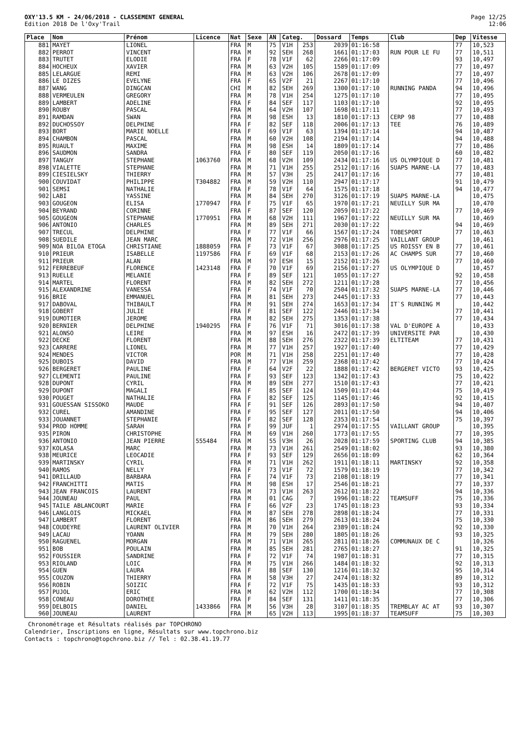OXY'13.5 KM - 24/06/2018 - CLASSEMENT GENERAL
Edition 2018 De l'Oxy'Trail
Page 12/25
12:06
| Place | Nom | Prénom | Licence | Nat | Sexe | AN | Categ. | | Dossard | Temps | Club | Dep | Vitesse |
| --- | --- | --- | --- | --- | --- | --- | --- | --- | --- | --- | --- | --- | --- |
| 881 | MAYET | LIONEL | | FRA | M | 75 | V1H | 253 | 2039 | 01:16:58 | | 77 | 10,523 |
| 882 | PERROT | VINCENT | | FRA | M | 92 | SEH | 268 | 1661 | 01:17:03 | RUN POUR LE FU | 77 | 10,511 |
| 883 | TRUTET | ELODIE | | FRA | F | 78 | V1F | 62 | 2266 | 01:17:09 | | 93 | 10,497 |
| 884 | HOCHEUX | XAVIER | | FRA | M | 63 | V2H | 105 | 1589 | 01:17:09 | | 77 | 10,497 |
| 885 | LELARGUE | REMI | | FRA | M | 63 | V2H | 106 | 2678 | 01:17:09 | | 77 | 10,497 |
| 886 | LE DIZES | EVELYNE | | FRA | F | 65 | V2F | 21 | 2267 | 01:17:10 | | 77 | 10,496 |
| 887 | WANG | DINGCAN | | CHI | M | 82 | SEH | 269 | 1300 | 01:17:10 | RUNNING PANDA | 94 | 10,496 |
| 888 | VERMEULEN | GREGORY | | FRA | M | 78 | V1H | 254 | 1275 | 01:17:10 | | 77 | 10,495 |
| 889 | LAMBERT | ADELINE | | FRA | F | 84 | SEF | 117 | 1103 | 01:17:10 | | 92 | 10,495 |
| 890 | ROUBY | PASCAL | | FRA | M | 64 | V2H | 107 | 1698 | 01:17:11 | | 77 | 10,493 |
| 891 | RAMDAN | SWAN | | FRA | M | 98 | ESH | 13 | 1810 | 01:17:13 | CERP 98 | 77 | 10,488 |
| 892 | DUCHOSSOY | DELPHINE | | FRA | F | 82 | SEF | 118 | 2006 | 01:17:13 | TEE | 76 | 10,489 |
| 893 | BORT | MARIE NOELLE | | FRA | F | 69 | V1F | 63 | 1394 | 01:17:14 | | 94 | 10,487 |
| 894 | CHAMBON | PASCAL | | FRA | M | 60 | V2H | 108 | 2194 | 01:17:14 | | 94 | 10,488 |
| 895 | RUAULT | MAXIME | | FRA | M | 98 | ESH | 14 | 1809 | 01:17:14 | | 77 | 10,486 |
| 896 | SAUDMON | SANDRA | | FRA | F | 80 | SEF | 119 | 2050 | 01:17:16 | | 60 | 10,482 |
| 897 | TANGUY | STEPHANE | 1063760 | FRA | M | 68 | V2H | 109 | 2434 | 01:17:16 | US OLYMPIQUE D | 77 | 10,481 |
| 898 | VIALETTE | STEPHANE | | FRA | M | 71 | V1H | 255 | 2512 | 01:17:16 | SUAPS MARNE-LA | 77 | 10,483 |
| 899 | CIESIELSKY | THIERRY | | FRA | M | 57 | V3H | 25 | 2417 | 01:17:16 | | 77 | 10,481 |
| 900 | COUVIDAT | PHILIPPE | T304882 | FRA | M | 59 | V2H | 110 | 2947 | 01:17:17 | | 91 | 10,479 |
| 901 | SEMSI | NATHALIE | | FRA | F | 78 | V1F | 64 | 1575 | 01:17:18 | | 94 | 10,477 |
| 902 | LABI | YASSINE | | FRA | M | 84 | SEH | 270 | 3126 | 01:17:19 | SUAPS MARNE-LA | | 10,475 |
| 903 | GOUGEON | ELISA | 1770947 | FRA | F | 75 | V1F | 65 | 1970 | 01:17:21 | NEUILLY SUR MA | | 10,470 |
| 904 | BEYRAND | CORINNE | | FRA | F | 87 | SEF | 120 | 2059 | 01:17:22 | | 77 | 10,469 |
| 905 | GOUGEON | STEPHANE | 1770951 | FRA | M | 68 | V2H | 111 | 1967 | 01:17:22 | NEUILLY SUR MA | | 10,469 |
| 906 | ANTONIO | CHARLES | | FRA | M | 89 | SEH | 271 | 2030 | 01:17:22 | | 94 | 10,469 |
| 907 | TRECUL | DELPHINE | | FRA | F | 77 | V1F | 66 | 1567 | 01:17:24 | TOBESPORT | 77 | 10,463 |
| 908 | SUEDILE | JEAN MARC | | FRA | M | 72 | V1H | 256 | 2976 | 01:17:25 | VAILLANT GROUP | | 10,461 |
| 909 | NOA BILOA ETOGA | CHRISTIANE | 1888059 | FRA | F | 73 | V1F | 67 | 3088 | 01:17:25 | US ROISSY EN B | 77 | 10,461 |
| 910 | PRIEUR | ISABELLE | 1197586 | FRA | F | 69 | V1F | 68 | 2153 | 01:17:26 | AC CHAMPS SUR | 77 | 10,460 |
| 911 | PRIEUR | ALAN | | FRA | M | 97 | ESH | 15 | 2152 | 01:17:26 | | 77 | 10,460 |
| 912 | FERREBEUF | FLORENCE | 1423148 | FRA | F | 70 | V1F | 69 | 2156 | 01:17:27 | US OLYMPIQUE D | | 10,457 |
| 913 | RUELLE | MELANIE | | FRA | F | 89 | SEF | 121 | 1055 | 01:17:27 | | 92 | 10,458 |
| 914 | MARTEL | FLORENT | | FRA | M | 82 | SEH | 272 | 1211 | 01:17:28 | | 77 | 10,456 |
| 915 | ALEXANDRINE | VANESSA | | FRA | F | 74 | V1F | 70 | 2504 | 01:17:32 | SUAPS MARNE-LA | 77 | 10,446 |
| 916 | BRIE | EMMANUEL | | FRA | M | 81 | SEH | 273 | 2445 | 01:17:33 | | 77 | 10,443 |
| 917 | DABOVAL | THIBAULT | | FRA | M | 91 | SEH | 274 | 1653 | 01:17:34 | IT`S RUNNING M | | 10,442 |
| 918 | GOBERT | JULIE | | FRA | F | 81 | SEF | 122 | 2446 | 01:17:34 | | 77 | 10,441 |
| 919 | DUMOTIER | JEROME | | FRA | M | 82 | SEH | 275 | 1353 | 01:17:38 | | 77 | 10,434 |
| 920 | BERNIER | DELPHINE | 1940295 | FRA | F | 76 | V1F | 71 | 3016 | 01:17:38 | VAL D'EUROPE A | | 10,433 |
| 921 | ALONSO | LEIRE | | FRA | M | 97 | ESH | 16 | 2472 | 01:17:39 | UNIVERSITE PAR | | 10,430 |
| 922 | DECKE | FLORENT | | FRA | M | 88 | SEH | 276 | 2322 | 01:17:39 | ELTITEAM | 77 | 10,431 |
| 923 | CARRERE | LIONEL | | FRA | M | 77 | V1H | 257 | 1927 | 01:17:40 | | 77 | 10,429 |
| 924 | MENDES | VICTOR | | POR | M | 71 | V1H | 258 | 2251 | 01:17:40 | | 77 | 10,428 |
| 925 | DUBOIS | DAVID | | FRA | M | 77 | V1H | 259 | 2368 | 01:17:42 | | 77 | 10,424 |
| 926 | BERGERET | PAULINE | | FRA | F | 64 | V2F | 22 | 1888 | 01:17:42 | BERGERET VICTO | 93 | 10,425 |
| 927 | CLEMENTI | PAULINE | | FRA | F | 93 | SEF | 123 | 1342 | 01:17:43 | | 75 | 10,422 |
| 928 | DUPONT | CYRIL | | FRA | M | 89 | SEH | 277 | 1510 | 01:17:43 | | 77 | 10,421 |
| 929 | DUPONT | MAGALI | | FRA | F | 85 | SEF | 124 | 1509 | 01:17:44 | | 75 | 10,419 |
| 930 | POUGET | NATHALIE | | FRA | F | 82 | SEF | 125 | 1145 | 01:17:46 | | 92 | 10,415 |
| 931 | GOUESSAN SISSOKO | MAUDE | | FRA | F | 91 | SEF | 126 | 2893 | 01:17:50 | | 94 | 10,407 |
| 932 | CUREL | AMANDINE | | FRA | F | 95 | SEF | 127 | 2011 | 01:17:50 | | 94 | 10,406 |
| 933 | JOUANNET | STEPHANIE | | FRA | F | 82 | SEF | 128 | 2353 | 01:17:54 | | 75 | 10,397 |
| 934 | PROD HOMME | SARAH | | FRA | F | 99 | JUF | 1 | 2974 | 01:17:55 | VAILLANT GROUP | | 10,395 |
| 935 | PIRON | CHRISTOPHE | | FRA | M | 69 | V1H | 260 | 1773 | 01:17:55 | | 77 | 10,395 |
| 936 | ANTONIO | JEAN PIERRE | 555484 | FRA | M | 55 | V3H | 26 | 2028 | 01:17:59 | SPORTING CLUB | 94 | 10,385 |
| 937 | KOLASA | MARC | | FRA | M | 73 | V1H | 261 | 2549 | 01:18:02 | | 93 | 10,380 |
| 938 | MEURICE | LEOCADIE | | FRA | F | 93 | SEF | 129 | 2656 | 01:18:09 | | 62 | 10,364 |
| 939 | MARTINSKY | CYRIL | | FRA | M | 71 | V1H | 262 | 1911 | 01:18:11 | MARTINSKY | 92 | 10,358 |
| 940 | RAMOS | NELLY | | FRA | F | 73 | V1F | 72 | 1579 | 01:18:19 | | 77 | 10,342 |
| 941 | DRILLAUD | BARBARA | | FRA | F | 74 | V1F | 73 | 2108 | 01:18:19 | | 77 | 10,341 |
| 942 | FRANCHITTI | MATIS | | FRA | M | 98 | ESH | 17 | 2546 | 01:18:21 | | 77 | 10,337 |
| 943 | JEAN FRANCOIS | LAURENT | | FRA | M | 73 | V1H | 263 | 2612 | 01:18:22 | | 94 | 10,336 |
| 944 | JOUNEAU | PAUL | | FRA | M | 01 | CAG | 7 | 1996 | 01:18:22 | TEAMSUFF | 75 | 10,336 |
| 945 | TAILE ABLANCOURT | MARIE | | FRA | F | 66 | V2F | 23 | 1745 | 01:18:23 | | 93 | 10,334 |
| 946 | LANGLOIS | MICKAEL | | FRA | M | 87 | SEH | 278 | 2898 | 01:18:24 | | 77 | 10,331 |
| 947 | LAMBERT | FLORENT | | FRA | M | 86 | SEH | 279 | 2613 | 01:18:24 | | 75 | 10,330 |
| 948 | COUDEYRE | LAURENT OLIVIER | | FRA | M | 70 | V1H | 264 | 2389 | 01:18:24 | | 92 | 10,330 |
| 949 | LACAU | YOANN | | FRA | M | 79 | SEH | 280 | 1805 | 01:18:26 | | 93 | 10,325 |
| 950 | RAGUENEL | MORGAN | | FRA | M | 71 | V1H | 265 | 2811 | 01:18:26 | COMMUNAUX DE C | | 10,326 |
| 951 | BOB | POULAIN | | FRA | M | 85 | SEH | 281 | 2765 | 01:18:27 | | 91 | 10,325 |
| 952 | FOUSSIER | SANDRINE | | FRA | F | 72 | V1F | 74 | 1987 | 01:18:31 | | 77 | 10,315 |
| 953 | RIOLAND | LOIC | | FRA | M | 75 | V1H | 266 | 1484 | 01:18:32 | | 92 | 10,313 |
| 954 | GUEN | LAURA | | FRA | F | 88 | SEF | 130 | 1216 | 01:18:32 | | 95 | 10,314 |
| 955 | COUZON | THIERRY | | FRA | M | 58 | V3H | 27 | 2474 | 01:18:32 | | 89 | 10,312 |
| 956 | ROBIN | SOIZIC | | FRA | F | 72 | V1F | 75 | 1435 | 01:18:33 | | 93 | 10,312 |
| 957 | PUJOL | ERIC | | FRA | M | 62 | V2H | 112 | 1700 | 01:18:34 | | 77 | 10,308 |
| 958 | CONEAU | DOROTHEE | | FRA | F | 84 | SEF | 131 | 1411 | 01:18:35 | | 77 | 10,306 |
| 959 | DELBOIS | DANIEL | 1433866 | FRA | M | 56 | V3H | 28 | 3107 | 01:18:35 | TREMBLAY AC AT | 93 | 10,307 |
| 960 | JOUNEAU | LAURENT | | FRA | M | 65 | V2H | 113 | 1995 | 01:18:37 | TEAMSUFF | 75 | 10,303 |
Chronométrage et Résultats réalisés par TOPCHRONO
Calendrier, Inscriptions en ligne, Résultats sur www.topchrono.biz
Contacts : topchrono@topchrono.biz // Tel : 02.38.41.19.77